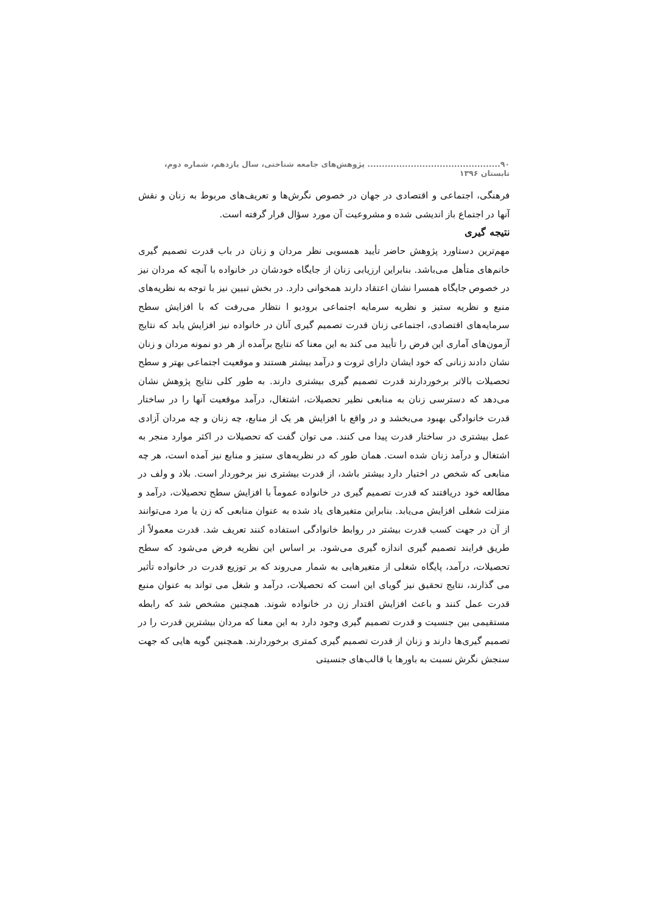۹۰.............................................. پژوهش‌های جامعه شناختی، سال یازدهم، شماره دوم، تابستان ۱۳۹۶
فرهنگی، اجتماعی و اقتصادی در جهان در خصوص نگرش‌ها و تعریف‌های مربوط به زنان و نقش آنها در اجتماع باز اندیشی شده و مشروعیت آن مورد سؤال قرار گرفته است.
نتیجه گیری
مهم‌ترین دستاورد پژوهش حاضر تأیید همسویی نظر مردان و زنان در باب قدرت تصمیم گیری خانم‌های متأهل می‌باشد. بنابراین ارزیابی زنان از جایگاه خودشان در خانواده با آنچه که مردان نیز در خصوص جایگاه همسرا نشان اعتقاد دارند همخوانی دارد. در بخش تبیین نیز با توجه به نظریه‌های منبع و نظریه ستیز و نظریه سرمایه اجتماعی برودیو ا نتظار می‌رفت که با افزایش سطح سرمایه‌های اقتصادی، اجتماعی زنان قدرت تصمیم گیری آنان در خانواده نیز افزایش یابد که نتایج آزمون‌های آماری این فرض را تأیید می کند به این معنا که نتایج برآمده از هر دو نمونه مردان و زنان نشان دادند زنانی که خود ایشان دارای ثروت و درآمد بیشتر هستند و موقعیت اجتماعی بهتر و سطح تحصیلات بالاتر برخوردارند قدرت تصمیم گیری بیشتری دارند. به طور کلی نتایج پژوهش نشان می‌دهد که دسترسی زنان به منابعی نظیر تحصیلات، اشتغال، درآمد موقعیت آنها را در ساختار قدرت خانوادگی بهبود می‌بخشد و در واقع با افزایش هر یک از منابع، چه زنان و چه مردان آزادی عمل بیشتری در ساختار قدرت پیدا می کنند. می توان گفت که تحصیلات در اکثر موارد منجر به اشتغال و درآمد زنان شده است. همان طور که در نظریه‌های ستیز و منابع نیز آمده است، هر چه منابعی که شخص در اختیار دارد بیشتر باشد، از قدرت بیشتری نیز برخوردار است. بلاد و ولف در مطالعه خود دریافتند که قدرت تصمیم گیری در خانواده عموماً با افزایش سطح تحصیلات، درآمد و منزلت شغلی افزایش می‌یابد. بنابراین متغیرهای یاد شده به عنوان منابعی که زن یا مرد می‌توانند از آن در جهت کسب قدرت بیشتر در روابط خانوادگی استفاده کنند تعریف شد. قدرت معمولاً از طریق فرایند تصمیم گیری اندازه گیری می‌شود. بر اساس این نظریه فرض می‌شود که سطح تحصیلات، درآمد، پایگاه شغلی از متغیرهایی به شمار می‌روند که بر توزیع قدرت در خانواده تأثیر می گذارند، نتایج تحقیق نیز گویای این است که تحصیلات، درآمد و شغل می تواند به عنوان منبع قدرت عمل کنند و باعث افزایش اقتدار زن در خانواده شوند. همچنین مشخص شد که رابطه مستقیمی بین جنسیت و قدرت تصمیم گیری وجود دارد به این معنا که مردان بیشترین قدرت را در تصمیم گیری‌ها دارند و زنان از قدرت تصمیم گیری کمتری برخوردارند. همچنین گویه هایی که جهت سنجش نگرش نسبت به باورها یا قالب‌های جنسیتی